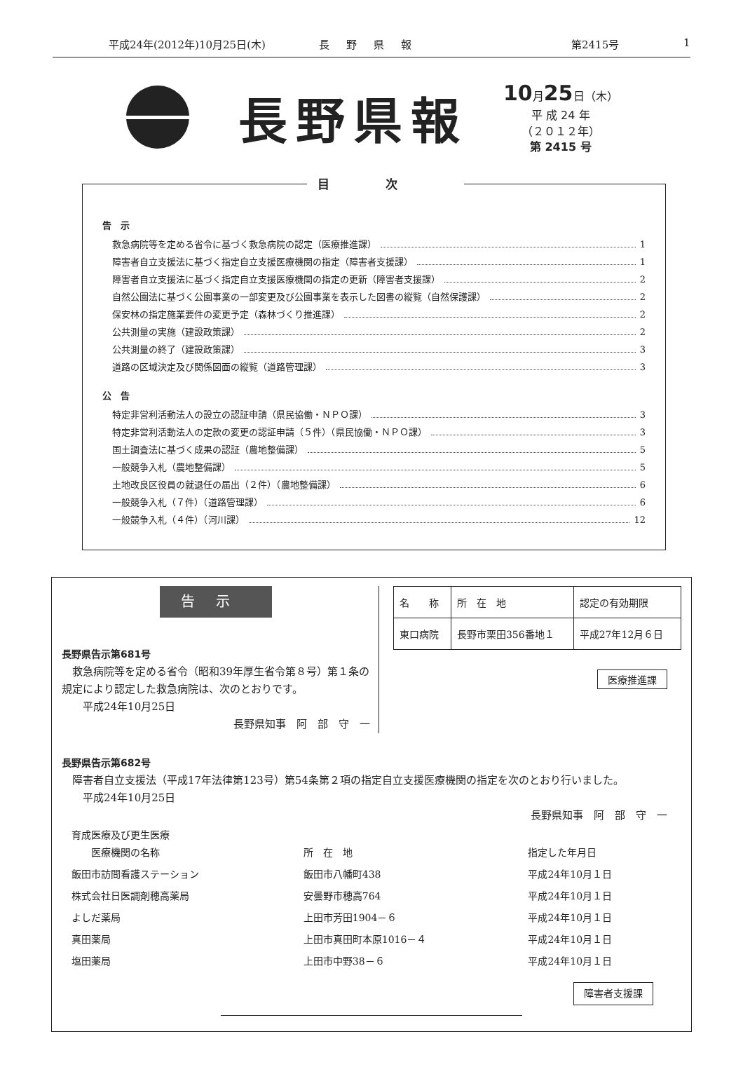平成24年(2012年)10月25日(木) 長野県報 第2415号 1
長野県報
10月25日（木）
平 成 24 年
（２０１２年）
第 2415 号
目次
告　示
救急病院等を定める省令に基づく救急病院の認定（医療推進課） 1
障害者自立支援法に基づく指定自立支援医療機関の指定（障害者支援課） 1
障害者自立支援法に基づく指定自立支援医療機関の指定の更新（障害者支援課） 2
自然公園法に基づく公園事業の一部変更及び公園事業を表示した図書の縦覧（自然保護課） 2
保安林の指定施業要件の変更予定（森林づくり推進課） 2
公共測量の実施（建設政策課） 2
公共測量の終了（建設政策課） 3
道路の区域決定及び関係図面の縦覧（道路管理課） 3
公　告
特定非営利活動法人の設立の認証申請（県民協働・ＮＰＯ課） 3
特定非営利活動法人の定款の変更の認証申請（５件）（県民協働・ＮＰＯ課） 3
国土調査法に基づく成果の認証（農地整備課） 5
一般競争入札（農地整備課） 5
土地改良区役員の就退任の届出（２件）（農地整備課） 6
一般競争入札（７件）（道路管理課） 6
一般競争入札（４件）（河川課） 12
告示
長野県告示第681号
　救急病院等を定める省令（昭和39年厚生省令第８号）第１条の規定により認定した救急病院は、次のとおりです。
　　平成24年10月25日
長野県知事　阿　部　守　一
| 名 称 | 所 在 地 | 認定の有効期限 |
| --- | --- | --- |
| 東口病院 | 長野市栗田356番地１ | 平成27年12月６日 |
医療推進課
長野県告示第682号
　障害者自立支援法（平成17年法律第123号）第54条第２項の指定自立支援医療機関の指定を次のとおり行いました。
　　平成24年10月25日
長野県知事　阿　部　守　一
| 育成医療及び更生医療 医療機関の名称 | 所 在 地 | 指定した年月日 |
| 飯田市訪問看護ステーション | 飯田市八幡町438 | 平成24年10月１日 |
| 株式会社日医調剤穂高薬局 | 安曇野市穂高764 | 平成24年10月１日 |
| よしだ薬局 | 上田市芳田1904－６ | 平成24年10月１日 |
| 真田薬局 | 上田市真田町本原1016－４ | 平成24年10月１日 |
| 塩田薬局 | 上田市中野38－６ | 平成24年10月１日 |
障害者支援課